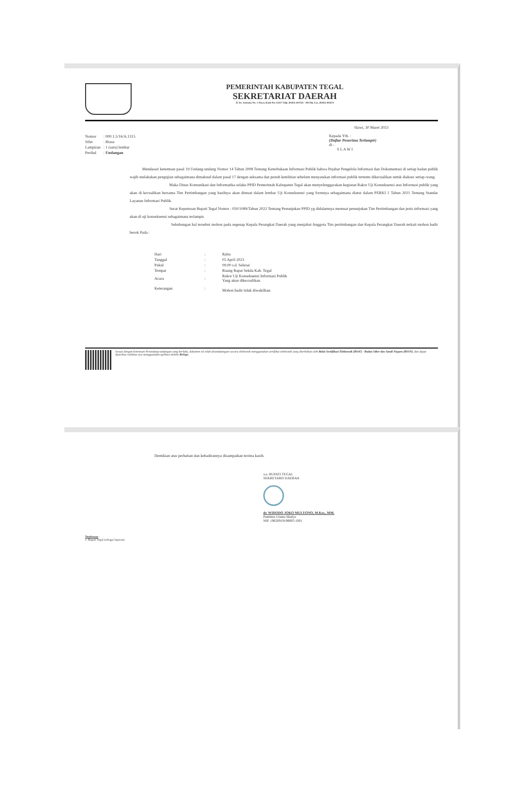PEMERINTAH KABUPATEN TEGAL
SEKRETARIAT DAERAH
Jl. Dr. Soetomo No. 1 Slawi, Kode Pos 52417 Telp. (0283) 491764 - 491766, Fax. (0283) 491674
Slawi, 30 Maret 2023
| Nomor | : 000.1.5/16/A.1315 |
| Sifat | : Biasa |
| Lampiran | : 1 (satu) lembar |
| Perihal | : Undangan |
Kepada Yth. :
(Daftar Penerima Terlampir)
di -
S L A W I
Mendasari ketentuan pasal 19 Undang-undang Nomor 14 Tahun 2008 Tentang Keterbukaan Informasi Publik bahwa Pejabat Pengelola Informasi dan Dokumentasi di setiap badan publik wajib melakukan pengujian sebagaimana dimaksud dalam pasal 17 dengan seksama dan penuh ketelitian sebelum menyatakan informasi publik tertentu dikecualikan untuk diakses setiap orang.
Maka Dinas Komunikasi dan Informatika selaku PPID Pemerintah Kabupaten Tegal akan menyelenggarakan kegiatan Rakor Uji Konsekuensi atas Informasi publik yang akan di kecualikan bersama Tim Pertimbangan yang hasilnya akan dimuat dalam lembar Uji Konsekuensi yang formnya sebagaimana diatur dalam PERKI 1 Tahun 2021 Tentang Standar Layanan Informasi Publik.
Surat Keputusan Bupati Tegal Nomor : 050/1089/Tahun 2022 Tentang Penunjukan PPID yg didalamnya memuat penunjukan Tim Pertimbangan dan jenis informasi yang akan di uji konsekuensi sebagaimana terlampir.
Sehubungan hal tersebut mohon pada segenap Kepala Perangkat Daerah yang menjabat Anggota Tim pertimbangan dan Kepala Perangkat Daerah terkait mohon hadir besok Pada :
| Hari | : | Rabu |
| Tanggal | : | 05 April 2023 |
| Pukul | : | 09.00 s.d. Selesai |
| Tempat | : | Ruang Rapat Sekda Kab. Tegal |
| Acara | : | Rakor Uji Konsekuensi Informasi Publik Yang akan dikecualikan. |
| Keterangan | : | Mohon hadir tidak diwakilkan. |
Sesuai dengan ketentuan Perundang-undangan yang berlaku, dokumen ini telah ditandatangani secara elektronik menggunakan sertifikat elektronik yang diterbitkan oleh Balai Sertifikasi Elektronik (BSrE) - Badan Siber dan Sandi Negara (BSSN), dan dapat diperiksa validitas nya menggunakan aplikasi mobile BeSign.
Demikian atas perhatian dan kehadirannya disampaikan terima kasih.
a.n. BUPATI TEGAL
SEKRETARIS DAERAH
dr. WIDODO JOKO MULYONO, M.Kes., MM.
Pembina Utama Madya
NIP. 19650919199003 1001
Tembusan :
1. Bupati Tegal (sebagai laporan).